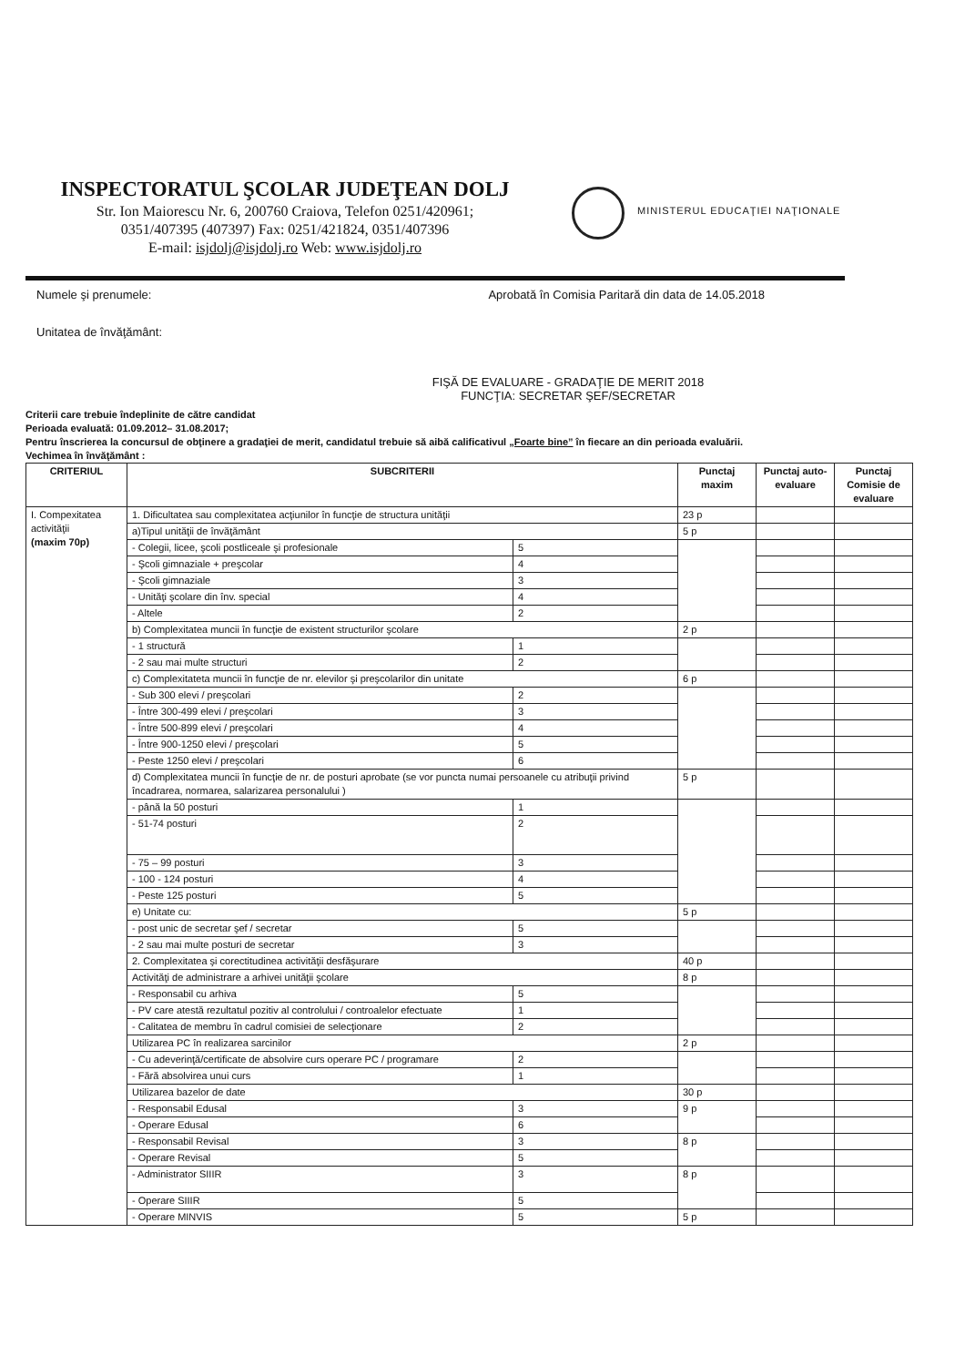INSPECTORATUL ŞCOLAR JUDEŢEAN DOLJ
Str. Ion Maiorescu Nr. 6, 200760 Craiova, Telefon 0251/420961;
0351/407395 (407397) Fax: 0251/421824, 0351/407396
E-mail: isjdolj@isjdolj.ro Web: www.isjdolj.ro
MINISTERUL EDUCAŢIEI NAŢIONALE
Numele şi prenumele: Aprobată în Comisia Paritară din data de 14.05.2018
Unitatea de învăţământ:
FIŞĂ DE EVALUARE - GRADAŢIE DE MERIT 2018
FUNCŢIA: SECRETAR ŞEF/SECRETAR
Criterii care trebuie îndeplinite de către candidat
Perioada evaluată: 01.09.2012– 31.08.2017;
Pentru înscrierea la concursul de obţinere a gradaţiei de merit, candidatul trebuie să aibă calificativul „Foarte bine” în fiecare an din perioada evaluării.
Vechimea în învăţământ :
| CRITERIUL | SUBCRITERII | | Punctaj maxim | Punctaj auto-evaluare | Punctaj Comisie de evaluare |
| --- | --- | --- | --- | --- | --- |
| I. Compexitatea activităţii (maxim 70p) | 1. Dificultatea sau complexitatea acţiunilor în funcţie de structura unităţii | | 23 p | | |
| | a)Tipul unităţii de învăţământ | | 5 p | | |
| | - Colegii, licee, şcoli postliceale şi profesionale | 5 | | | |
| | - Şcoli gimnaziale + preşcolar | 4 | | | |
| | - Şcoli gimnaziale | 3 | | | |
| | - Unităţi şcolare din înv. special | 4 | | | |
| | - Altele | 2 | | | |
| | b) Complexitatea muncii în funcţie de existent structurilor şcolare | | 2 p | | |
| | - 1 structură | 1 | | | |
| | - 2 sau mai multe structuri | 2 | | | |
| | c) Complexitateta muncii în funcţie de nr. elevilor şi preşcolarilor din unitate | | 6 p | | |
| | - Sub 300 elevi / preşcolari | 2 | | | |
| | - Între 300-499 elevi / preşcolari | 3 | | | |
| | - Între 500-899 elevi / preşcolari | 4 | | | |
| | - Între 900-1250 elevi / preşcolari | 5 | | | |
| | - Peste 1250 elevi / preşcolari | 6 | | | |
| | d) Complexitatea muncii în funcţie de nr. de posturi aprobate (se vor puncta numai persoanele cu atribuţii privind încadrarea, normarea, salarizarea personalului ) | | 5 p | | |
| | - până la 50 posturi | 1 | | | |
| | - 51-74 posturi | 2 | | | |
| | - 75 – 99 posturi | 3 | | | |
| | - 100 - 124 posturi | 4 | | | |
| | - Peste 125 posturi | 5 | | | |
| | e) Unitate cu: | | 5 p | | |
| | - post unic de secretar şef / secretar | 5 | | | |
| | - 2 sau mai multe posturi de secretar | 3 | | | |
| | 2. Complexitatea şi corectitudinea activităţii desfăşurare | | 40 p | | |
| | Activităţi de administrare a arhivei unităţii şcolare | | 8 p | | |
| | - Responsabil cu arhiva | 5 | | | |
| | - PV care atestă rezultatul pozitiv al controlului / controalelor efectuate | 1 | | | |
| | - Calitatea de membru în cadrul comisiei de selecţionare | 2 | | | |
| | Utilizarea PC în realizarea sarcinilor | | 2 p | | |
| | - Cu adeverinţă/certificate de absolvire curs operare PC / programare | 2 | | | |
| | - Fără absolvirea unui curs | 1 | | | |
| | Utilizarea bazelor de date | | 30 p | | |
| | - Responsabil Edusal | 3 | 9 p | | |
| | - Operare Edusal | 6 | | | |
| | - Responsabil Revisal | 3 | 8 p | | |
| | - Operare Revisal | 5 | | | |
| | - Administrator SIIIR | 3 | 8 p | | |
| | - Operare SIIIR | 5 | | | |
| | - Operare MINVIS | 5 | 5 p | | |